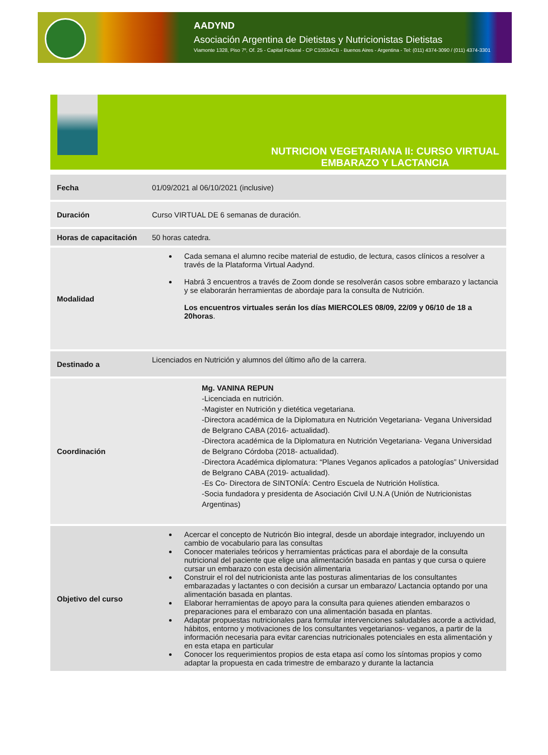AADYND
Asociación Argentina de Dietistas y Nutricionistas Dietistas
Viamonte 1328, Piso 7º, Of. 25 - Capital Federal - CP C1053ACB - Buenos Aires - Argentina - Tel: (011) 4374-3090 / (011) 4374-3301
NUTRICION VEGETARIANA II: CURSO VIRTUAL
EMBARAZO Y LACTANCIA
| Fecha | 01/09/2021 al 06/10/2021 (inclusive) |
| Duración | Curso VIRTUAL DE 6 semanas de duración. |
| Horas de capacitación | 50 horas catedra. |
| Modalidad | Cada semana el alumno recibe material de estudio, de lectura, casos clínicos a resolver a través de la Plataforma Virtual Aadynd. Habrá 3 encuentros a través de Zoom donde se resolverán casos sobre embarazo y lactancia y se elaborarán herramientas de abordaje para la consulta de Nutrición. Los encuentros virtuales serán los días MIERCOLES 08/09, 22/09 y 06/10 de 18 a 20horas . |
| Destinado a | Licenciados en Nutrición y alumnos del último año de la carrera. |
| Coordinación | Mg. VANINA REPUN -Licenciada en nutrición. -Magister en Nutrición y dietética vegetariana. -Directora académica de la Diplomatura en Nutrición Vegetariana- Vegana Universidad de Belgrano CABA (2016- actualidad). -Directora académica de la Diplomatura en Nutrición Vegetariana- Vegana Universidad de Belgrano Córdoba (2018- actualidad). -Directora Académica diplomatura: “Planes Veganos aplicados a patologías” Universidad de Belgrano CABA (2019- actualidad). -Es Co- Directora de SINTONÍA: Centro Escuela de Nutrición Holística. -Socia fundadora y presidenta de Asociación Civil U.N.A (Unión de Nutricionistas Argentinas) |
| Objetivo del curso | Acercar el concepto de Nutricón Bio integral, desde un abordaje integrador, incluyendo un cambio de vocabulario para las consultas Conocer materiales teóricos y herramientas prácticas para el abordaje de la consulta nutricional del paciente que elige una alimentación basada en pantas y que cursa o quiere cursar un embarazo con esta decisión alimentaria Construir el rol del nutricionista ante las posturas alimentarias de los consultantes embarazadas y lactantes o con decisión a cursar un embarazo/ Lactancia optando por una alimentación basada en plantas. Elaborar herramientas de apoyo para la consulta para quienes atienden embarazos o preparaciones para el embarazo con una alimentación basada en plantas. Adaptar propuestas nutricionales para formular intervenciones saludables acorde a actividad, hábitos, entorno y motivaciones de los consultantes vegetarianos- veganos, a partir de la información necesaria para evitar carencias nutricionales potenciales en esta alimentación y en esta etapa en particular Conocer los requerimientos propios de esta etapa así como los síntomas propios y como adaptar la propuesta en cada trimestre de embarazo y durante la lactancia |